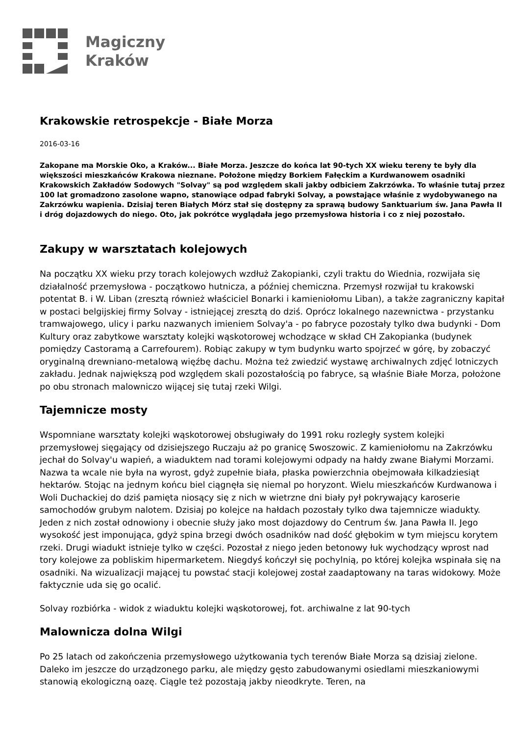Magiczny
Kraków
Krakowskie retrospekcje - Białe Morza
2016-03-16
Zakopane ma Morskie Oko, a Kraków... Białe Morza. Jeszcze do końca lat 90-tych XX wieku tereny te były dla większości mieszkańców Krakowa nieznane. Położone między Borkiem Fałęckim a Kurdwanowem osadniki Krakowskich Zakładów Sodowych "Solvay" są pod względem skali jakby odbiciem Zakrzówka. To właśnie tutaj przez 100 lat gromadzono zasolone wapno, stanowiące odpad fabryki Solvay, a powstające właśnie z wydobywanego na Zakrzówku wapienia. Dzisiaj teren Białych Mórz stał się dostępny za sprawą budowy Sanktuarium św. Jana Pawła II i dróg dojazdowych do niego. Oto, jak pokrótce wyglądała jego przemysłowa historia i co z niej pozostało.
Zakupy w warsztatach kolejowych
Na początku XX wieku przy torach kolejowych wzdłuż Zakopianki, czyli traktu do Wiednia, rozwijała się działalność przemysłowa - początkowo hutnicza, a później chemiczna. Przemysł rozwijał tu krakowski potentat B. i W. Liban (zresztą również właściciel Bonarki i kamieniołomu Liban), a także zagraniczny kapitał w postaci belgijskiej firmy Solvay - istniejącej zresztą do dziś. Oprócz lokalnego nazewnictwa - przystanku tramwajowego, ulicy i parku nazwanych imieniem Solvay'a - po fabryce pozostały tylko dwa budynki - Dom Kultury oraz zabytkowe warsztaty kolejki wąskotorowej wchodzące w skład CH Zakopianka (budynek pomiędzy Castoramą a Carrefourem). Robiąc zakupy w tym budynku warto spojrzeć w górę, by zobaczyć oryginalną drewniano-metalową więźbę dachu. Można też zwiedzić wystawę archiwalnych zdjęć lotniczych zakładu. Jednak największą pod względem skali pozostałością po fabryce, są właśnie Białe Morza, położone po obu stronach malowniczo wijącej się tutaj rzeki Wilgi.
Tajemnicze mosty
Wspomniane warsztaty kolejki wąskotorowej obsługiwały do 1991 roku rozległy system kolejki przemysłowej sięgający od dzisiejszego Ruczaju aż po granicę Swoszowic. Z kamieniołomu na Zakrzówku jechał do Solvay'u wapień, a wiaduktem nad torami kolejowymi odpady na hałdy zwane Białymi Morzami. Nazwa ta wcale nie była na wyrost, gdyż zupełnie biała, płaska powierzchnia obejmowała kilkadziesiąt hektarów. Stojąc na jednym końcu biel ciągnęła się niemal po horyzont. Wielu mieszkańców Kurdwanowa i Woli Duchackiej do dziś pamięta niosący się z nich w wietrzne dni biały pył pokrywający karoserie samochodów grubym nalotem. Dzisiaj po kolejce na hałdach pozostały tylko dwa tajemnicze wiadukty. Jeden z nich został odnowiony i obecnie służy jako most dojazdowy do Centrum św. Jana Pawła II. Jego wysokość jest imponująca, gdyż spina brzegi dwóch osadników nad dość głębokim w tym miejscu korytem rzeki. Drugi wiadukt istnieje tylko w części. Pozostał z niego jeden betonowy łuk wychodzący wprost nad tory kolejowe za pobliskim hipermarketem. Niegdyś kończył się pochylnią, po której kolejka wspinała się na osadniki. Na wizualizacji mającej tu powstać stacji kolejowej został zaadaptowany na taras widokowy. Może faktycznie uda się go ocalić.
Solvay rozbiórka - widok z wiaduktu kolejki wąskotorowej, fot. archiwalne z lat 90-tych
Malownicza dolna Wilgi
Po 25 latach od zakończenia przemysłowego użytkowania tych terenów Białe Morza są dzisiaj zielone. Daleko im jeszcze do urządzonego parku, ale między gęsto zabudowanymi osiedlami mieszkaniowymi stanowią ekologiczną oazę. Ciągle też pozostają jakby nieodkryte. Teren, na